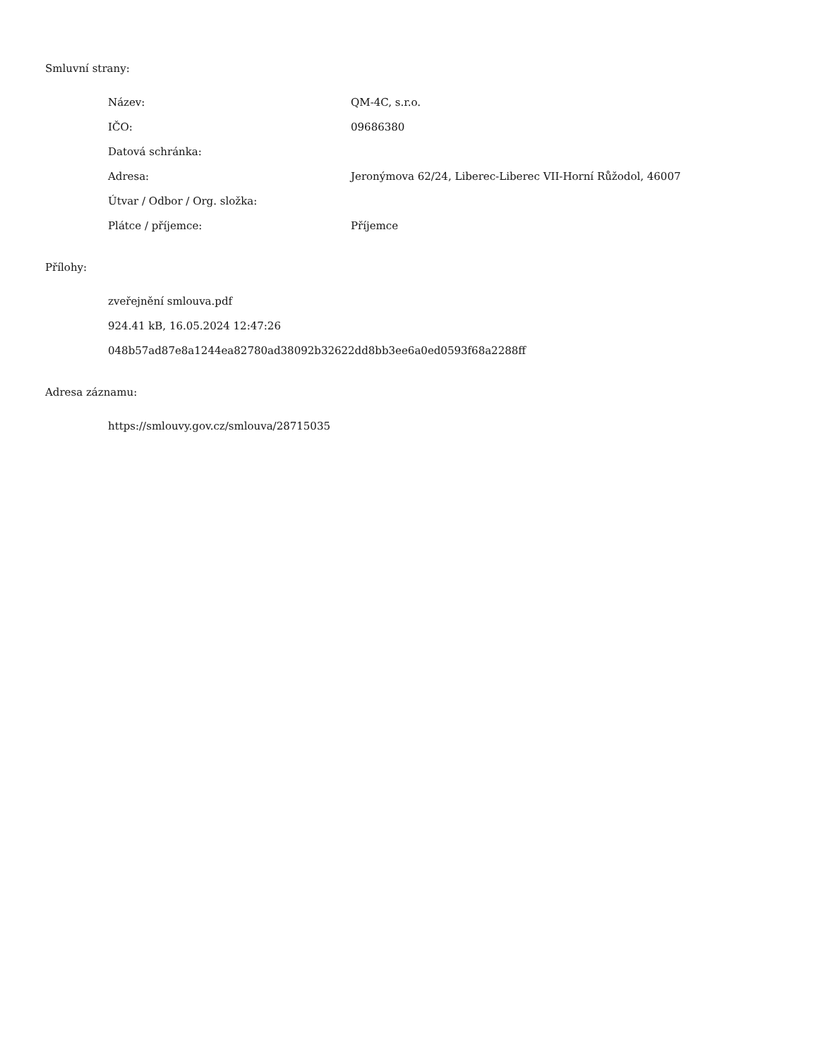Smluvní strany:
| Název: | QM-4C, s.r.o. |
| IČO: | 09686380 |
| Datová schránka: | |
| Adresa: | Jeronýmova 62/24, Liberec-Liberec VII-Horní Růžodol, 46007 |
| Útvar / Odbor / Org. složka: | |
| Plátce / příjemce: | Příjemce |
Přílohy:
zveřejnění smlouva.pdf
924.41 kB, 16.05.2024 12:47:26
048b57ad87e8a1244ea82780ad38092b32622dd8bb3ee6a0ed0593f68a2288ff
Adresa záznamu:
https://smlouvy.gov.cz/smlouva/28715035